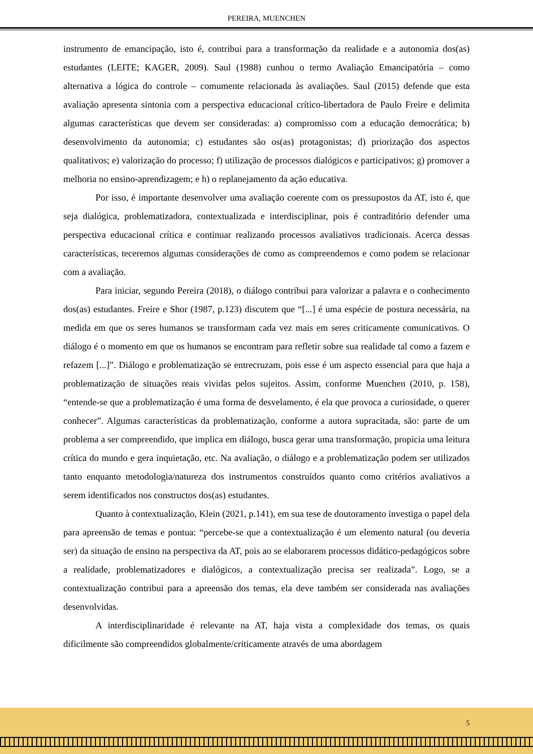PEREIRA, MUENCHEN
instrumento de emancipação, isto é, contribui para a transformação da realidade e a autonomia dos(as) estudantes (LEITE; KAGER, 2009). Saul (1988) cunhou o termo Avaliação Emancipatória – como alternativa a lógica do controle – comumente relacionada às avaliações. Saul (2015) defende que esta avaliação apresenta sintonia com a perspectiva educacional crítico-libertadora de Paulo Freire e delimita algumas características que devem ser consideradas: a) compromisso com a educação democrática; b) desenvolvimento da autonomia; c) estudantes são os(as) protagonistas; d) priorização dos aspectos qualitativos; e) valorização do processo; f) utilização de processos dialógicos e participativos; g) promover a melhoria no ensino-aprendizagem; e h) o replanejamento da ação educativa.
Por isso, é importante desenvolver uma avaliação coerente com os pressupostos da AT, isto é, que seja dialógica, problematizadora, contextualizada e interdisciplinar, pois é contraditório defender uma perspectiva educacional crítica e continuar realizando processos avaliativos tradicionais. Acerca dessas características, teceremos algumas considerações de como as compreendemos e como podem se relacionar com a avaliação.
Para iniciar, segundo Pereira (2018), o diálogo contribui para valorizar a palavra e o conhecimento dos(as) estudantes. Freire e Shor (1987, p.123) discutem que “[...] é uma espécie de postura necessária, na medida em que os seres humanos se transformam cada vez mais em seres criticamente comunicativos. O diálogo é o momento em que os humanos se encontram para refletir sobre sua realidade tal como a fazem e refazem [...]”. Diálogo e problematização se entrecruzam, pois esse é um aspecto essencial para que haja a problematização de situações reais vividas pelos sujeitos. Assim, conforme Muenchen (2010, p. 158), “entende-se que a problematização é uma forma de desvelamento, é ela que provoca a curiosidade, o querer conhecer”. Algumas características da problematização, conforme a autora supracitada, são: parte de um problema a ser compreendido, que implica em diálogo, busca gerar uma transformação, propicia uma leitura crítica do mundo e gera inquietação, etc. Na avaliação, o diálogo e a problematização podem ser utilizados tanto enquanto metodologia/natureza dos instrumentos construídos quanto como critérios avaliativos a serem identificados nos constructos dos(as) estudantes.
Quanto à contextualização, Klein (2021, p.141), em sua tese de doutoramento investiga o papel dela para apreensão de temas e pontua: “percebe-se que a contextualização é um elemento natural (ou deveria ser) da situação de ensino na perspectiva da AT, pois ao se elaborarem processos didático-pedagógicos sobre a realidade, problematizadores e dialógicos, a contextualização precisa ser realizada”. Logo, se a contextualização contribui para a apreensão dos temas, ela deve também ser considerada nas avaliações desenvolvidas.
A interdisciplinaridade é relevante na AT, haja vista a complexidade dos temas, os quais dificilmente são compreendidos globalmente/criticamente através de uma abordagem
5